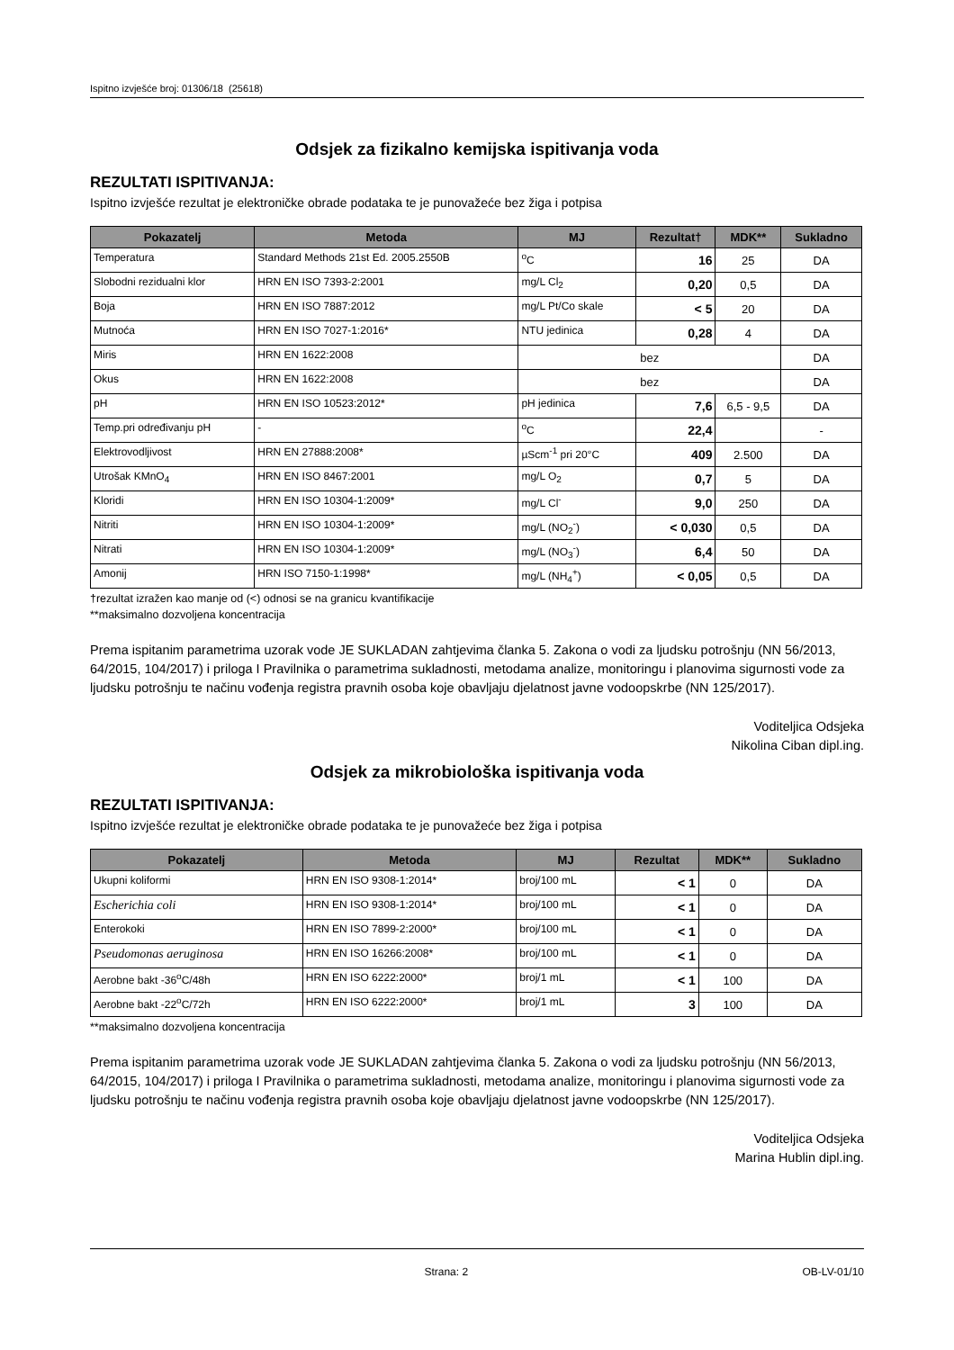Ispitno izvješće broj: 01306/18 (25618)
Odsjek za fizikalno kemijska ispitivanja voda
REZULTATI ISPITIVANJA:
Ispitno izvješće rezultat je elektroničke obrade podataka te je punovažeće bez žiga i potpisa
| Pokazatelj | Metoda | MJ | Rezultat† | MDK** | Sukladno |
| --- | --- | --- | --- | --- | --- |
| Temperatura | Standard Methods 21st Ed. 2005.2550B | <sup>o</sup> C | 16 | 25 | DA |
| Slobodni rezidualni klor | HRN EN ISO 7393-2:2001 | mg/L Cl<sub>2</sub> | 0,20 | 0,5 | DA |
| Boja | HRN EN ISO 7887:2012 | mg/L Pt/Co skale | < 5 | 20 | DA |
| Mutnoća | HRN EN ISO 7027-1:2016* | NTU jedinica | 0,28 | 4 | DA |
| Miris | HRN EN 1622:2008 | bez | | | DA |
| Okus | HRN EN 1622:2008 | bez | | | DA |
| pH | HRN EN ISO 10523:2012* | pH jedinica | 7,6 | 6,5 - 9,5 | DA |
| Temp.pri određivanju pH | - | <sup>o</sup> C | 22,4 | | - |
| Elektrovodljivost | HRN EN 27888:2008* | µScm<sup>-1</sup> pri 20°C | 409 | 2.500 | DA |
| Utrošak KMnO<sub>4</sub> | HRN EN ISO 8467:2001 | mg/L O<sub>2</sub> | 0,7 | 5 | DA |
| Kloridi | HRN EN ISO 10304-1:2009* | mg/L Cl<sup>-</sup> | 9,0 | 250 | DA |
| Nitriti | HRN EN ISO 10304-1:2009* | mg/L (NO<sub>2</sub><sup>-</sup>) | < 0,030 | 0,5 | DA |
| Nitrati | HRN EN ISO 10304-1:2009* | mg/L (NO<sub>3</sub><sup>-</sup>) | 6,4 | 50 | DA |
| Amonij | HRN ISO 7150-1:1998* | mg/L (NH<sub>4</sub><sup>+</sup>) | < 0,05 | 0,5 | DA |
†rezultat izražen kao manje od (<) odnosi se na granicu kvantifikacije
**maksimalno dozvoljena koncentracija
Prema ispitanim parametrima uzorak vode JE SUKLADAN zahtjevima članka 5. Zakona o vodi za ljudsku potrošnju (NN 56/2013, 64/2015, 104/2017) i priloga I Pravilnika o parametrima sukladnosti, metodama analize, monitoringu i planovima sigurnosti vode za ljudsku potrošnju te načinu vođenja registra pravnih osoba koje obavljaju djelatnost javne vodoopskrbe (NN 125/2017).
Voditeljica Odsjeka
Nikolina Ciban dipl.ing.
Odsjek za mikrobiološka ispitivanja voda
REZULTATI ISPITIVANJA:
Ispitno izvješće rezultat je elektroničke obrade podataka te je punovažeće bez žiga i potpisa
| Pokazatelj | Metoda | MJ | Rezultat | MDK** | Sukladno |
| --- | --- | --- | --- | --- | --- |
| Ukupni koliformi | HRN EN ISO 9308-1:2014* | broj/100 mL | < 1 | 0 | DA |
| Escherichia coli | HRN EN ISO 9308-1:2014* | broj/100 mL | < 1 | 0 | DA |
| Enterokoki | HRN EN ISO 7899-2:2000* | broj/100 mL | < 1 | 0 | DA |
| Pseudomonas aeruginosa | HRN EN ISO 16266:2008* | broj/100 mL | < 1 | 0 | DA |
| Aerobne bakt -36<sup>o</sup>C/48h | HRN EN ISO 6222:2000* | broj/1 mL | < 1 | 100 | DA |
| Aerobne bakt -22<sup>o</sup>C/72h | HRN EN ISO 6222:2000* | broj/1 mL | 3 | 100 | DA |
**maksimalno dozvoljena koncentracija
Prema ispitanim parametrima uzorak vode JE SUKLADAN zahtjevima članka 5. Zakona o vodi za ljudsku potrošnju (NN 56/2013, 64/2015, 104/2017) i priloga I Pravilnika o parametrima sukladnosti, metodama analize, monitoringu i planovima sigurnosti vode za ljudsku potrošnju te načinu vođenja registra pravnih osoba koje obavljaju djelatnost javne vodoopskrbe (NN 125/2017).
Voditeljica Odsjeka
Marina Hublin dipl.ing.
Strana: 2 OB-LV-01/10